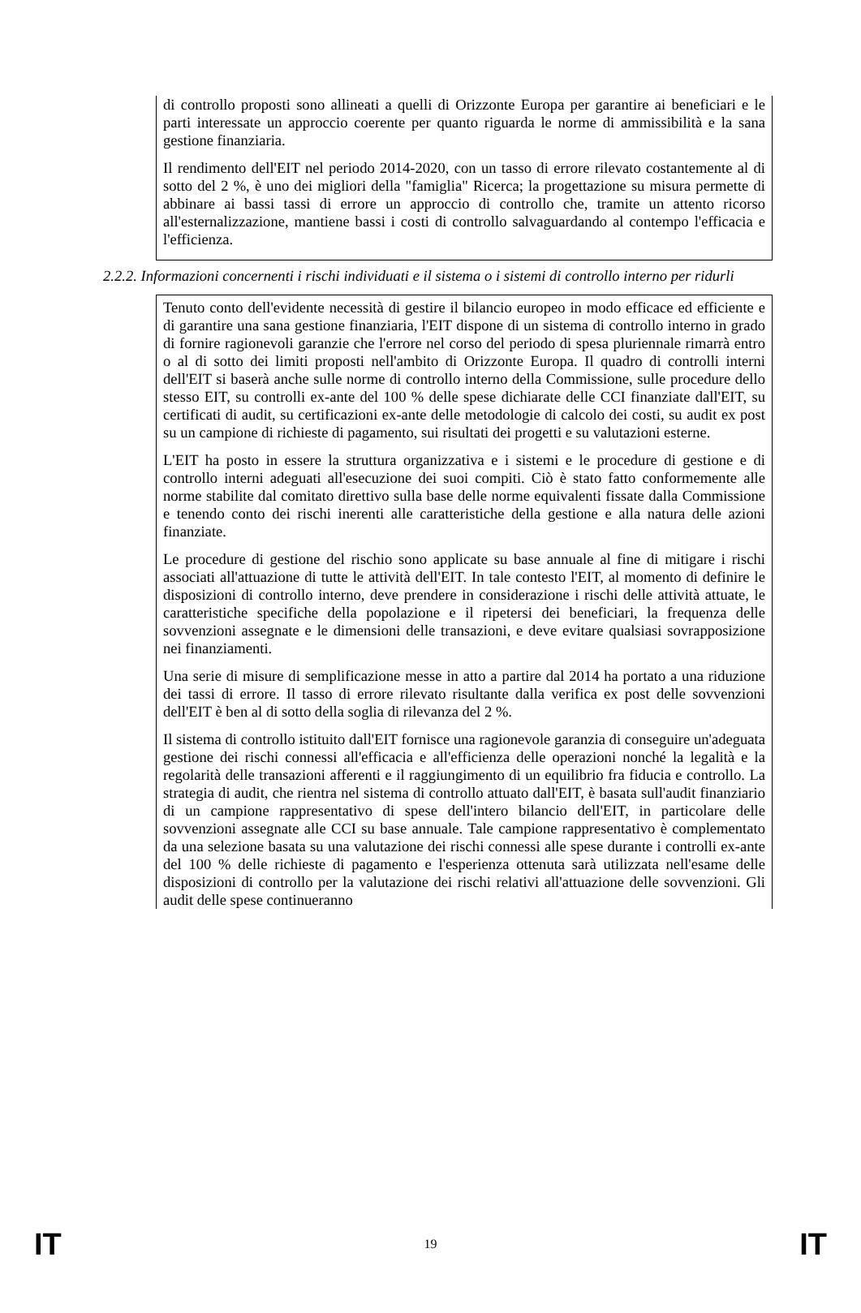di controllo proposti sono allineati a quelli di Orizzonte Europa per garantire ai beneficiari e le parti interessate un approccio coerente per quanto riguarda le norme di ammissibilità e la sana gestione finanziaria.
Il rendimento dell'EIT nel periodo 2014-2020, con un tasso di errore rilevato costantemente al di sotto del 2 %, è uno dei migliori della "famiglia" Ricerca; la progettazione su misura permette di abbinare ai bassi tassi di errore un approccio di controllo che, tramite un attento ricorso all'esternalizzazione, mantiene bassi i costi di controllo salvaguardando al contempo l'efficacia e l'efficienza.
2.2.2. Informazioni concernenti i rischi individuati e il sistema o i sistemi di controllo interno per ridurli
Tenuto conto dell'evidente necessità di gestire il bilancio europeo in modo efficace ed efficiente e di garantire una sana gestione finanziaria, l'EIT dispone di un sistema di controllo interno in grado di fornire ragionevoli garanzie che l'errore nel corso del periodo di spesa pluriennale rimarrà entro o al di sotto dei limiti proposti nell'ambito di Orizzonte Europa. Il quadro di controlli interni dell'EIT si baserà anche sulle norme di controllo interno della Commissione, sulle procedure dello stesso EIT, su controlli ex-ante del 100 % delle spese dichiarate delle CCI finanziate dall'EIT, su certificati di audit, su certificazioni ex-ante delle metodologie di calcolo dei costi, su audit ex post su un campione di richieste di pagamento, sui risultati dei progetti e su valutazioni esterne.
L'EIT ha posto in essere la struttura organizzativa e i sistemi e le procedure di gestione e di controllo interni adeguati all'esecuzione dei suoi compiti. Ciò è stato fatto conformemente alle norme stabilite dal comitato direttivo sulla base delle norme equivalenti fissate dalla Commissione e tenendo conto dei rischi inerenti alle caratteristiche della gestione e alla natura delle azioni finanziate.
Le procedure di gestione del rischio sono applicate su base annuale al fine di mitigare i rischi associati all'attuazione di tutte le attività dell'EIT. In tale contesto l'EIT, al momento di definire le disposizioni di controllo interno, deve prendere in considerazione i rischi delle attività attuate, le caratteristiche specifiche della popolazione e il ripetersi dei beneficiari, la frequenza delle sovvenzioni assegnate e le dimensioni delle transazioni, e deve evitare qualsiasi sovrapposizione nei finanziamenti.
Una serie di misure di semplificazione messe in atto a partire dal 2014 ha portato a una riduzione dei tassi di errore. Il tasso di errore rilevato risultante dalla verifica ex post delle sovvenzioni dell'EIT è ben al di sotto della soglia di rilevanza del 2 %.
Il sistema di controllo istituito dall'EIT fornisce una ragionevole garanzia di conseguire un'adeguata gestione dei rischi connessi all'efficacia e all'efficienza delle operazioni nonché la legalità e la regolarità delle transazioni afferenti e il raggiungimento di un equilibrio fra fiducia e controllo. La strategia di audit, che rientra nel sistema di controllo attuato dall'EIT, è basata sull'audit finanziario di un campione rappresentativo di spese dell'intero bilancio dell'EIT, in particolare delle sovvenzioni assegnate alle CCI su base annuale. Tale campione rappresentativo è complementato da una selezione basata su una valutazione dei rischi connessi alle spese durante i controlli ex-ante del 100 % delle richieste di pagamento e l'esperienza ottenuta sarà utilizzata nell'esame delle disposizioni di controllo per la valutazione dei rischi relativi all'attuazione delle sovvenzioni. Gli audit delle spese continueranno
IT 19 IT